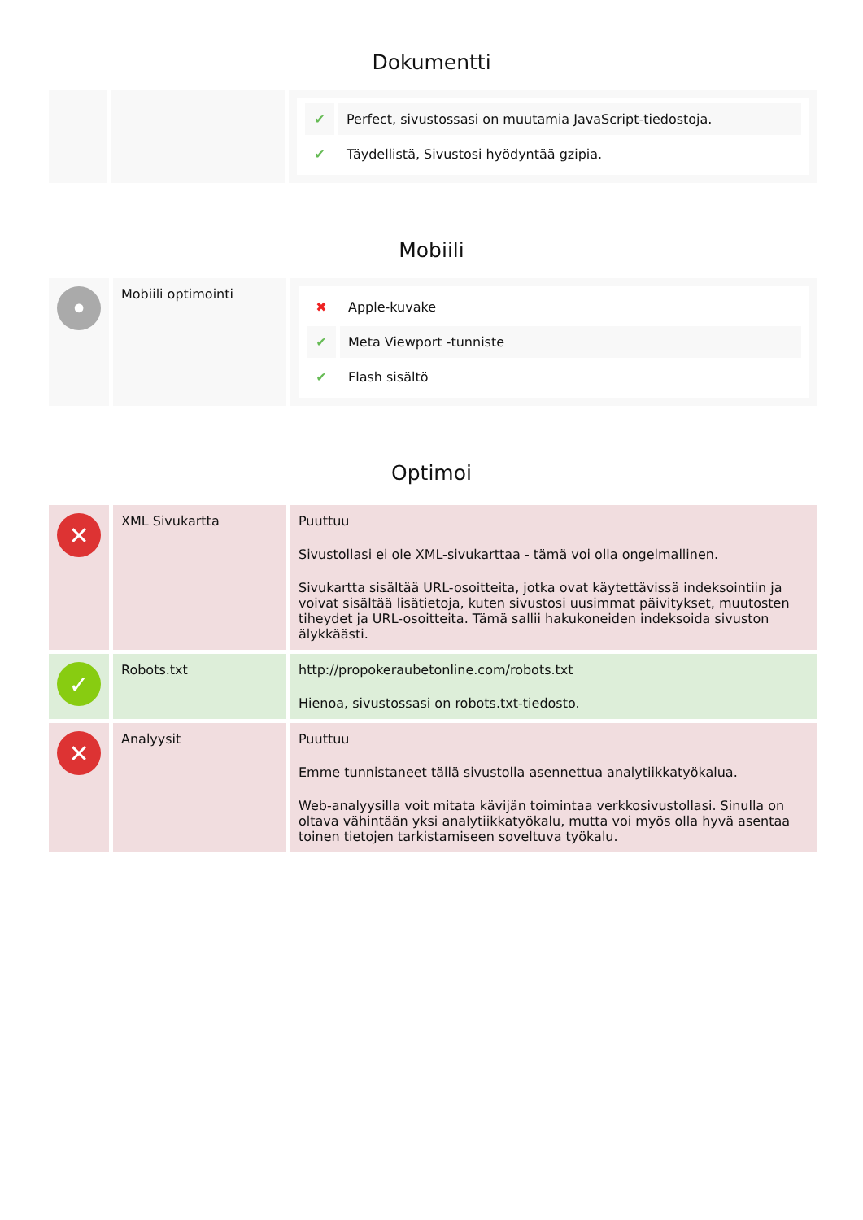Dokumentti
| | | / ✔ / Perfect, sivustossasi on muutamia JavaScript-tiedostoja. / / ✔ / Täydellistä, Sivustosi hyödyntää gzipia. / |
Mobiili
| • | Mobiili optimointi | / ✖ / Apple-kuvake / / ✔ / Meta Viewport -tunniste / / ✔ / Flash sisältö / |
Optimoi
| ✕ | XML Sivukartta | Puuttuu Sivustollasi ei ole XML-sivukarttaa - tämä voi olla ongelmallinen. Sivukartta sisältää URL-osoitteita, jotka ovat käytettävissä indeksointiin ja voivat sisältää lisätietoja, kuten sivustosi uusimmat päivitykset, muutosten tiheydet ja URL-osoitteita. Tämä sallii hakukoneiden indeksoida sivuston älykkäästi. |
| ✓ | Robots.txt | http://propokeraubetonline.com/robots.txt Hienoa, sivustossasi on robots.txt-tiedosto. |
| ✕ | Analyysit | Puuttuu Emme tunnistaneet tällä sivustolla asennettua analytiikkatyökalua. Web-analyysilla voit mitata kävijän toimintaa verkkosivustollasi. Sinulla on oltava vähintään yksi analytiikkatyökalu, mutta voi myös olla hyvä asentaa toinen tietojen tarkistamiseen soveltuva työkalu. |